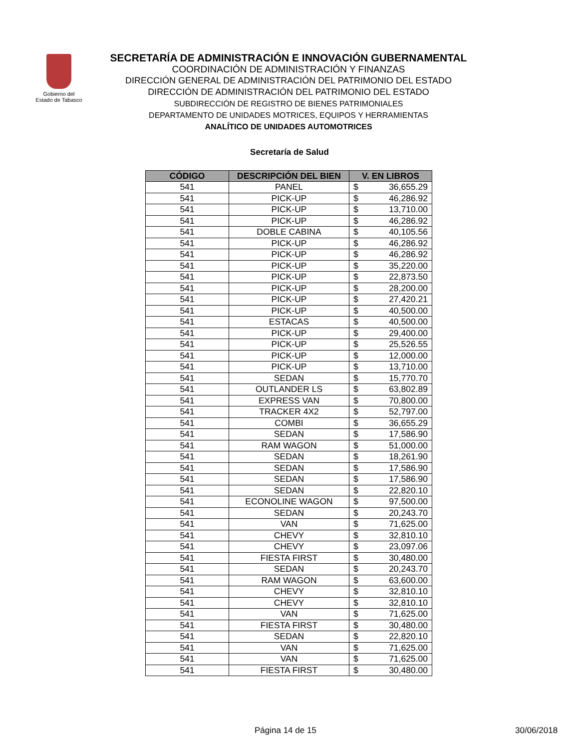Gobierno del
Estado de Tabasco
SECRETARÍA DE ADMINISTRACIÓN E INNOVACIÓN GUBERNAMENTAL
COORDINACIÓN DE ADMINISTRACIÓN Y FINANZAS
DIRECCIÓN GENERAL DE ADMINISTRACIÓN DEL PATRIMONIO DEL ESTADO
DIRECCIÓN DE ADMINISTRACIÓN DEL PATRIMONIO DEL ESTADO
SUBDIRECCIÓN DE REGISTRO DE BIENES PATRIMONIALES
DEPARTAMENTO DE UNIDADES MOTRICES, EQUIPOS Y HERRAMIENTAS
ANALÍTICO DE UNIDADES AUTOMOTRICES
Secretaría de Salud
| CÓDIGO | DESCRIPCIÓN DEL BIEN | V. EN LIBROS |
| --- | --- | --- |
| 541 | PANEL | $ 36,655.29 |
| 541 | PICK-UP | $ 46,286.92 |
| 541 | PICK-UP | $ 13,710.00 |
| 541 | PICK-UP | $ 46,286.92 |
| 541 | DOBLE CABINA | $ 40,105.56 |
| 541 | PICK-UP | $ 46,286.92 |
| 541 | PICK-UP | $ 46,286.92 |
| 541 | PICK-UP | $ 35,220.00 |
| 541 | PICK-UP | $ 22,873.50 |
| 541 | PICK-UP | $ 28,200.00 |
| 541 | PICK-UP | $ 27,420.21 |
| 541 | PICK-UP | $ 40,500.00 |
| 541 | ESTACAS | $ 40,500.00 |
| 541 | PICK-UP | $ 29,400.00 |
| 541 | PICK-UP | $ 25,526.55 |
| 541 | PICK-UP | $ 12,000.00 |
| 541 | PICK-UP | $ 13,710.00 |
| 541 | SEDAN | $ 15,770.70 |
| 541 | OUTLANDER LS | $ 63,802.89 |
| 541 | EXPRESS VAN | $ 70,800.00 |
| 541 | TRACKER 4X2 | $ 52,797.00 |
| 541 | COMBI | $ 36,655.29 |
| 541 | SEDAN | $ 17,586.90 |
| 541 | RAM WAGON | $ 51,000.00 |
| 541 | SEDAN | $ 18,261.90 |
| 541 | SEDAN | $ 17,586.90 |
| 541 | SEDAN | $ 17,586.90 |
| 541 | SEDAN | $ 22,820.10 |
| 541 | ECONOLINE WAGON | $ 97,500.00 |
| 541 | SEDAN | $ 20,243.70 |
| 541 | VAN | $ 71,625.00 |
| 541 | CHEVY | $ 32,810.10 |
| 541 | CHEVY | $ 23,097.06 |
| 541 | FIESTA FIRST | $ 30,480.00 |
| 541 | SEDAN | $ 20,243.70 |
| 541 | RAM WAGON | $ 63,600.00 |
| 541 | CHEVY | $ 32,810.10 |
| 541 | CHEVY | $ 32,810.10 |
| 541 | VAN | $ 71,625.00 |
| 541 | FIESTA FIRST | $ 30,480.00 |
| 541 | SEDAN | $ 22,820.10 |
| 541 | VAN | $ 71,625.00 |
| 541 | VAN | $ 71,625.00 |
| 541 | FIESTA FIRST | $ 30,480.00 |
Página 14 de 15 30/06/2018